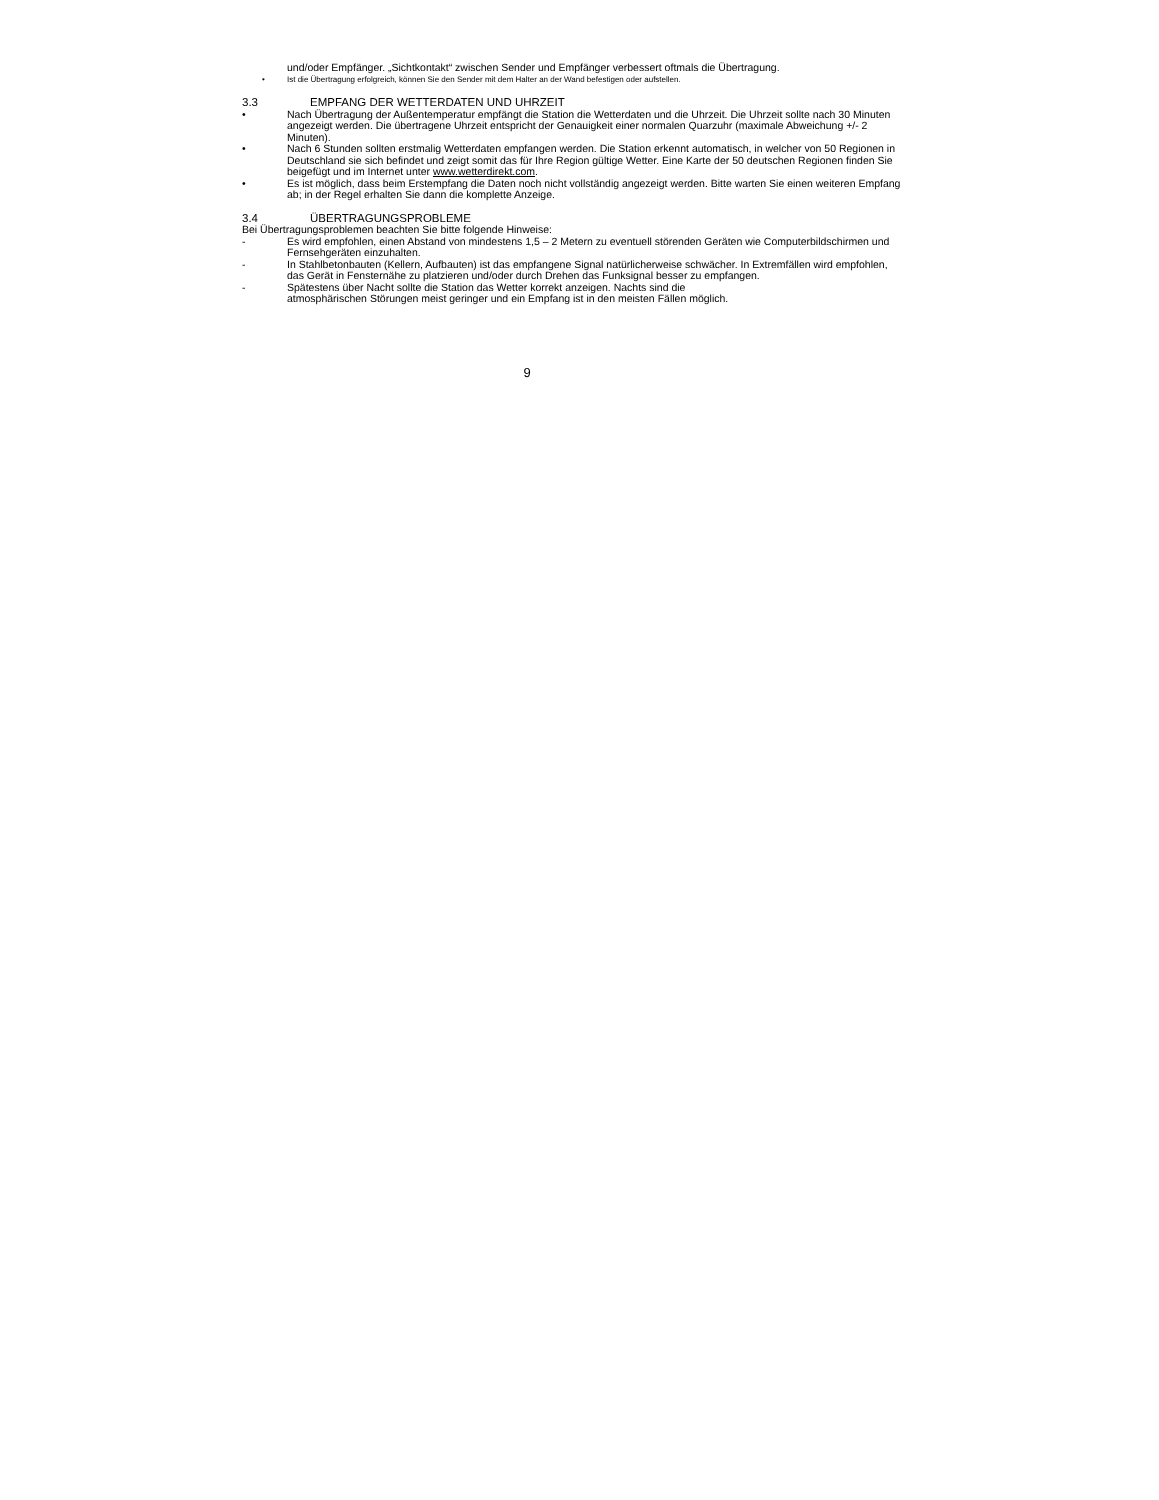und/oder Empfänger. „Sichtkontakt“ zwischen Sender und Empfänger verbessert oftmals die Übertragung.
• Ist die Übertragung erfolgreich, können Sie den Sender mit dem Halter an der Wand befestigen oder aufstellen.
3.3 EMPFANG DER WETTERDATEN UND UHRZEIT
• Nach Übertragung der Außentemperatur empfängt die Station die Wetterdaten und die Uhrzeit. Die Uhrzeit sollte nach 30 Minuten angezeigt werden. Die übertragene Uhrzeit entspricht der Genauigkeit einer normalen Quarzuhr (maximale Abweichung +/- 2 Minuten).
• Nach 6 Stunden sollten erstmalig Wetterdaten empfangen werden. Die Station erkennt automatisch, in welcher von 50 Regionen in Deutschland sie sich befindet und zeigt somit das für Ihre Region gültige Wetter. Eine Karte der 50 deutschen Regionen finden Sie beigefügt und im Internet unter www.wetterdirekt.com.
• Es ist möglich, dass beim Erstempfang die Daten noch nicht vollständig angezeigt werden. Bitte warten Sie einen weiteren Empfang ab; in der Regel erhalten Sie dann die komplette Anzeige.
3.4 ÜBERTRAGUNGSPROBLEME
Bei Übertragungsproblemen beachten Sie bitte folgende Hinweise:
- Es wird empfohlen, einen Abstand von mindestens 1,5 – 2 Metern zu eventuell störenden Geräten wie Computerbildschirmen und Fernsehgeräten einzuhalten.
- In Stahlbetonbauten (Kellern, Aufbauten) ist das empfangene Signal natürlicherweise schwächer. In Extremfällen wird empfohlen, das Gerät in Fensternähe zu platzieren und/oder durch Drehen das Funksignal besser zu empfangen.
- Spätestens über Nacht sollte die Station das Wetter korrekt anzeigen. Nachts sind die
atmosphärischen Störungen meist geringer und ein Empfang ist in den meisten Fällen möglich.
9